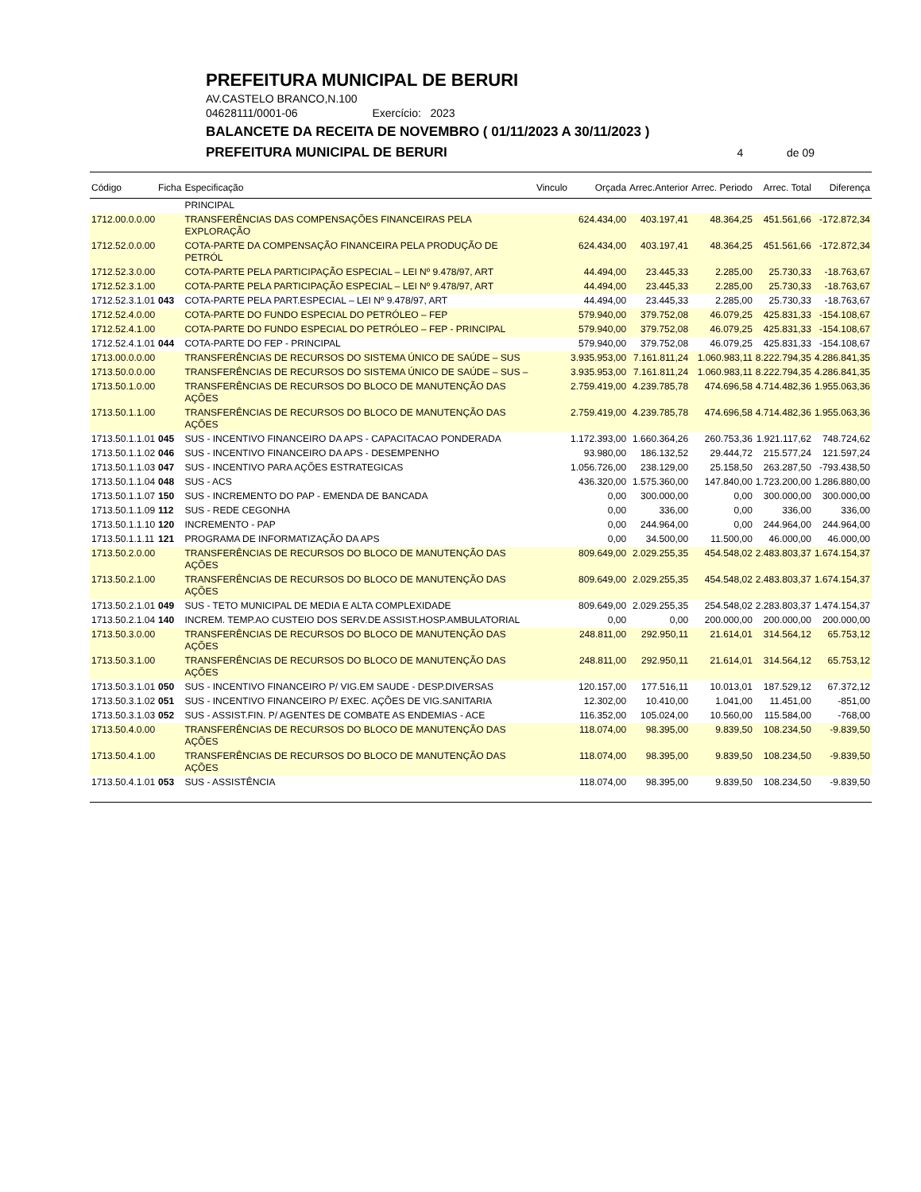PREFEITURA MUNICIPAL DE BERURI
AV.CASTELO BRANCO,N.100
04628111/0001-06 Exercício: 2023
BALANCETE DA RECEITA DE NOVEMBRO ( 01/11/2023 A 30/11/2023 )
PREFEITURA MUNICIPAL DE BERURI 4 de 09
| Código | Ficha | Especificação | Vinculo | Orçada | Arrec.Anterior | Arrec. Periodo | Arrec. Total | Diferença |
| --- | --- | --- | --- | --- | --- | --- | --- | --- |
| | | PRINCIPAL | | | | | | |
| 1712.00.0.0.00 | | TRANSFERÊNCIAS DAS COMPENSAÇÕES FINANCEIRAS PELA EXPLORAÇÃO | | 624.434,00 | 403.197,41 | 48.364,25 | 451.561,66 | -172.872,34 |
| 1712.52.0.0.00 | | COTA-PARTE DA COMPENSAÇÃO FINANCEIRA PELA PRODUÇÃO DE PETRÓL | | 624.434,00 | 403.197,41 | 48.364,25 | 451.561,66 | -172.872,34 |
| 1712.52.3.0.00 | | COTA-PARTE PELA PARTICIPAÇÃO ESPECIAL – LEI Nº 9.478/97, ART | | 44.494,00 | 23.445,33 | 2.285,00 | 25.730,33 | -18.763,67 |
| 1712.52.3.1.00 | | COTA-PARTE PELA PARTICIPAÇÃO ESPECIAL – LEI Nº 9.478/97, ART | | 44.494,00 | 23.445,33 | 2.285,00 | 25.730,33 | -18.763,67 |
| 1712.52.3.1.01 | 043 | COTA-PARTE PELA PART.ESPECIAL – LEI Nº 9.478/97, ART | | 44.494,00 | 23.445,33 | 2.285,00 | 25.730,33 | -18.763,67 |
| 1712.52.4.0.00 | | COTA-PARTE DO FUNDO ESPECIAL DO PETRÓLEO – FEP | | 579.940,00 | 379.752,08 | 46.079,25 | 425.831,33 | -154.108,67 |
| 1712.52.4.1.00 | | COTA-PARTE DO FUNDO ESPECIAL DO PETRÓLEO – FEP - PRINCIPAL | | 579.940,00 | 379.752,08 | 46.079,25 | 425.831,33 | -154.108,67 |
| 1712.52.4.1.01 | 044 | COTA-PARTE DO FEP - PRINCIPAL | | 579.940,00 | 379.752,08 | 46.079,25 | 425.831,33 | -154.108,67 |
| 1713.00.0.0.00 | | TRANSFERÊNCIAS DE RECURSOS DO SISTEMA ÚNICO DE SAÚDE – SUS | | 3.935.953,00 | 7.161.811,24 | 1.060.983,11 | 8.222.794,35 | 4.286.841,35 |
| 1713.50.0.0.00 | | TRANSFERÊNCIAS DE RECURSOS DO SISTEMA ÚNICO DE SAÚDE – SUS – | | 3.935.953,00 | 7.161.811,24 | 1.060.983,11 | 8.222.794,35 | 4.286.841,35 |
| 1713.50.1.0.00 | | TRANSFERÊNCIAS DE RECURSOS DO BLOCO DE MANUTENÇÃO DAS AÇÕES | | 2.759.419,00 | 4.239.785,78 | 474.696,58 | 4.714.482,36 | 1.955.063,36 |
| 1713.50.1.1.00 | | TRANSFERÊNCIAS DE RECURSOS DO BLOCO DE MANUTENÇÃO DAS AÇÕES | | 2.759.419,00 | 4.239.785,78 | 474.696,58 | 4.714.482,36 | 1.955.063,36 |
| 1713.50.1.1.01 | 045 | SUS - INCENTIVO FINANCEIRO DA APS - CAPACITACAO PONDERADA | | 1.172.393,00 | 1.660.364,26 | 260.753,36 | 1.921.117,62 | 748.724,62 |
| 1713.50.1.1.02 | 046 | SUS - INCENTIVO FINANCEIRO DA APS - DESEMPENHO | | 93.980,00 | 186.132,52 | 29.444,72 | 215.577,24 | 121.597,24 |
| 1713.50.1.1.03 | 047 | SUS - INCENTIVO PARA AÇÕES ESTRATEGICAS | | 1.056.726,00 | 238.129,00 | 25.158,50 | 263.287,50 | -793.438,50 |
| 1713.50.1.1.04 | 048 | SUS - ACS | | 436.320,00 | 1.575.360,00 | 147.840,00 | 1.723.200,00 | 1.286.880,00 |
| 1713.50.1.1.07 | 150 | SUS - INCREMENTO DO PAP - EMENDA DE BANCADA | | 0,00 | 300.000,00 | 0,00 | 300.000,00 | 300.000,00 |
| 1713.50.1.1.09 | 112 | SUS - REDE CEGONHA | | 0,00 | 336,00 | 0,00 | 336,00 | 336,00 |
| 1713.50.1.1.10 | 120 | INCREMENTO - PAP | | 0,00 | 244.964,00 | 0,00 | 244.964,00 | 244.964,00 |
| 1713.50.1.1.11 | 121 | PROGRAMA DE INFORMATIZAÇÃO DA APS | | 0,00 | 34.500,00 | 11.500,00 | 46.000,00 | 46.000,00 |
| 1713.50.2.0.00 | | TRANSFERÊNCIAS DE RECURSOS DO BLOCO DE MANUTENÇÃO DAS AÇÕES | | 809.649,00 | 2.029.255,35 | 454.548,02 | 2.483.803,37 | 1.674.154,37 |
| 1713.50.2.1.00 | | TRANSFERÊNCIAS DE RECURSOS DO BLOCO DE MANUTENÇÃO DAS AÇÕES | | 809.649,00 | 2.029.255,35 | 454.548,02 | 2.483.803,37 | 1.674.154,37 |
| 1713.50.2.1.01 | 049 | SUS - TETO MUNICIPAL DE MEDIA E ALTA COMPLEXIDADE | | 809.649,00 | 2.029.255,35 | 254.548,02 | 2.283.803,37 | 1.474.154,37 |
| 1713.50.2.1.04 | 140 | INCREM. TEMP.AO CUSTEIO DOS SERV.DE ASSIST.HOSP.AMBULATORIAL | | 0,00 | 0,00 | 200.000,00 | 200.000,00 | 200.000,00 |
| 1713.50.3.0.00 | | TRANSFERÊNCIAS DE RECURSOS DO BLOCO DE MANUTENÇÃO DAS AÇÕES | | 248.811,00 | 292.950,11 | 21.614,01 | 314.564,12 | 65.753,12 |
| 1713.50.3.1.00 | | TRANSFERÊNCIAS DE RECURSOS DO BLOCO DE MANUTENÇÃO DAS AÇÕES | | 248.811,00 | 292.950,11 | 21.614,01 | 314.564,12 | 65.753,12 |
| 1713.50.3.1.01 | 050 | SUS - INCENTIVO FINANCEIRO P/ VIG.EM SAUDE - DESP.DIVERSAS | | 120.157,00 | 177.516,11 | 10.013,01 | 187.529,12 | 67.372,12 |
| 1713.50.3.1.02 | 051 | SUS - INCENTIVO FINANCEIRO P/ EXEC. AÇÕES DE VIG.SANITARIA | | 12.302,00 | 10.410,00 | 1.041,00 | 11.451,00 | -851,00 |
| 1713.50.3.1.03 | 052 | SUS - ASSIST.FIN. P/ AGENTES DE COMBATE AS ENDEMIAS - ACE | | 116.352,00 | 105.024,00 | 10.560,00 | 115.584,00 | -768,00 |
| 1713.50.4.0.00 | | TRANSFERÊNCIAS DE RECURSOS DO BLOCO DE MANUTENÇÃO DAS AÇÕES | | 118.074,00 | 98.395,00 | 9.839,50 | 108.234,50 | -9.839,50 |
| 1713.50.4.1.00 | | TRANSFERÊNCIAS DE RECURSOS DO BLOCO DE MANUTENÇÃO DAS AÇÕES | | 118.074,00 | 98.395,00 | 9.839,50 | 108.234,50 | -9.839,50 |
| 1713.50.4.1.01 | 053 | SUS - ASSISTÊNCIA | | 118.074,00 | 98.395,00 | 9.839,50 | 108.234,50 | -9.839,50 |